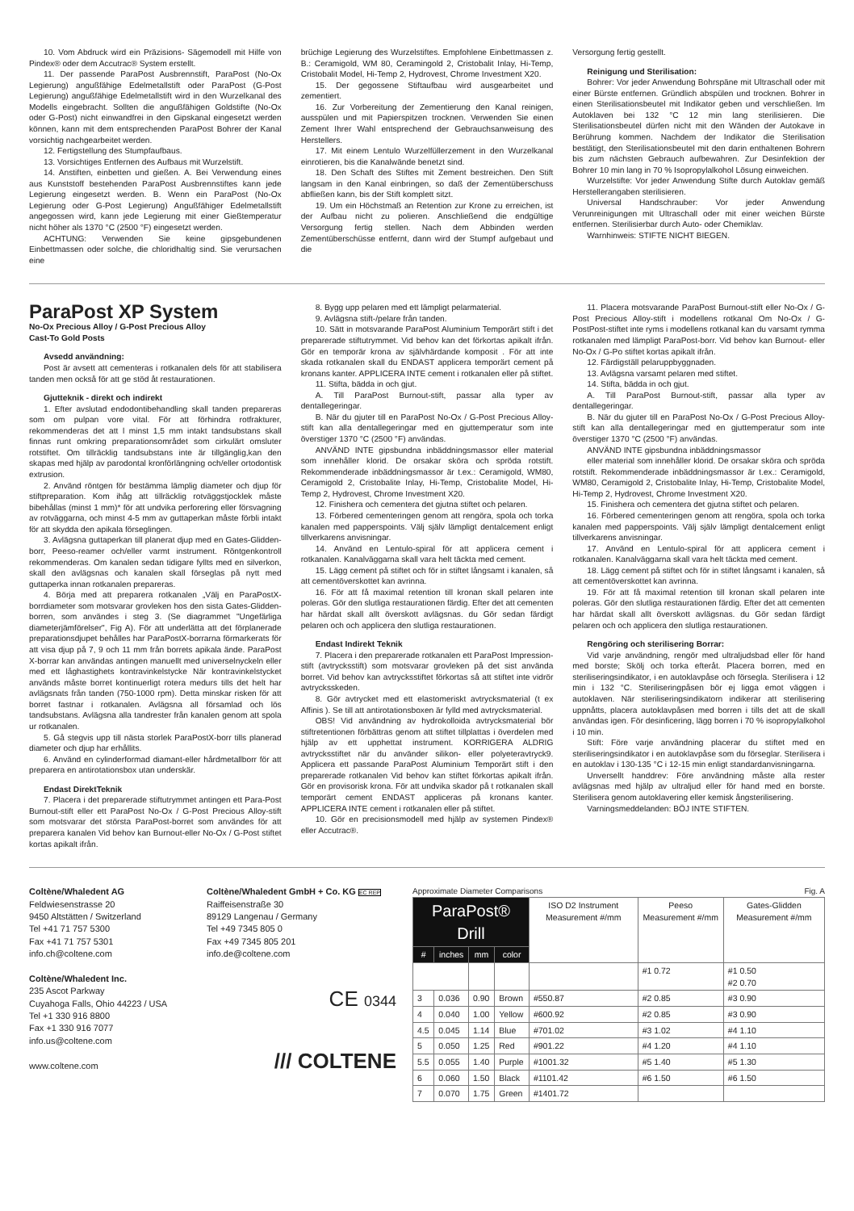10. Vom Abdruck wird ein Präzisions- Sägemodell mit Hilfe von Pindex® oder dem Accutrac® System erstellt.
11. Der passende ParaPost Ausbrennstift, ParaPost (No-Ox Legierung) angußfähige Edelmetallstift oder ParaPost (G-Post Legierung) angußfähige Edelmetallstift wird in den Wurzelkanal des Modells eingebracht. Sollten die angußfähigen Goldstifte (No-Ox oder G-Post) nicht einwandfrei in den Gipskanal eingesetzt werden können, kann mit dem entsprechenden ParaPost Bohrer der Kanal vorsichtig nachgearbeitet werden.
12. Fertigstellung des Stumpfaufbaus.
13. Vorsichtiges Entfernen des Aufbaus mit Wurzelstift.
14. Anstiften, einbetten und gießen. A. Bei Verwendung eines aus Kunststoff bestehenden ParaPost Ausbrennstiftes kann jede Legierung eingesetzt werden. B. Wenn ein ParaPost (No-Ox Legierung oder G-Post Legierung) Angußfähiger Edelmetallstift angegossen wird, kann jede Legierung mit einer Gießtemperatur nicht höher als 1370 °C (2500 °F) eingesetzt werden.
ACHTUNG: Verwenden Sie keine gipsgebundenen Einbettmassen oder solche, die chloridhaltig sind. Sie verursachen eine
brüchige Legierung des Wurzelstiftes. Empfohlene Einbettmassen z. B.: Ceramigold, WM 80, Ceramingold 2, Cristobalit Inlay, Hi-Temp, Cristobalit Model, Hi-Temp 2, Hydrovest, Chrome Investment X20.
15. Der gegossene Stiftaufbau wird ausgearbeitet und zementiert.
16. Zur Vorbereitung der Zementierung den Kanal reinigen, ausspülen und mit Papierspitzen trocknen. Verwenden Sie einen Zement Ihrer Wahl entsprechend der Gebrauchsanweisung des Herstellers.
17. Mit einem Lentulo Wurzelfüllerzement in den Wurzelkanal einrotieren, bis die Kanalwände benetzt sind.
18. Den Schaft des Stiftes mit Zement bestreichen. Den Stift langsam in den Kanal einbringen, so daß der Zementüberschuss abfließen kann, bis der Stift komplett sitzt.
19. Um ein Höchstmaß an Retention zur Krone zu erreichen, ist der Aufbau nicht zu polieren. Anschließend die endgültige Versorgung fertig stellen. Nach dem Abbinden werden Zementüberschüsse entfernt, dann wird der Stumpf aufgebaut und die
Versorgung fertig gestellt.
Reinigung und Sterilisation:
Bohrer: Vor jeder Anwendung Bohrspäne mit Ultraschall oder mit einer Bürste entfernen. Gründlich abspülen und trocknen. Bohrer in einen Sterilisationsbeutel mit Indikator geben und verschließen. Im Autoklaven bei 132 °C 12 min lang sterilisieren. Die Sterilisationsbeutel dürfen nicht mit den Wänden der Autokave in Berührung kommen. Nachdem der Indikator die Sterilisation bestätigt, den Sterilisationsbeutel mit den darin enthaltenen Bohrern bis zum nächsten Gebrauch aufbewahren. Zur Desinfektion der Bohrer 10 min lang in 70 % Isopropylalkohol Lösung einweichen.
Wurzelstifte: Vor jeder Anwendung Stifte durch Autoklav gemäß Herstellerangaben sterilisieren.
Universal Handschrauber: Vor jeder Anwendung Verunreinigungen mit Ultraschall oder mit einer weichen Bürste entfernen. Sterilisierbar durch Auto- oder Chemiklav.
Warnhinweis: STIFTE NICHT BIEGEN.
ParaPost XP System
No-Ox Precious Alloy / G-Post Precious Alloy
Cast-To Gold Posts
Avsedd användning:
Post är avsett att cementeras i rotkanalen dels för att stabilisera tanden men också för att ge stöd åt restaurationen.
Gjutteknik - direkt och indirekt
1. Efter avslutad endodontibehandling skall tanden prepareras som om pulpan vore vital. För att förhindra rotfrakturer, rekommenderas det att l minst 1,5 mm intakt tandsubstans skall finnas runt omkring preparationsområdet som cirkulärt omsluter rotstiftet. Om tillräcklig tandsubstans inte är tillgänglig,kan den skapas med hjälp av parodontal kronförlängning och/eller ortodontisk extrusion.
2. Använd röntgen för bestämma lämplig diameter och djup för stiftpreparation. Kom ihåg att tillräcklig rotväggstjocklek måste bibehållas (minst 1 mm)* för att undvika perforering eller försvagning av rotväggarna, och minst 4-5 mm av guttaperkan måste förbli intakt för att skydda den apikala förseglingen.
3. Avlägsna guttaperkan till planerat djup med en Gates-Glidden-borr, Peeso-reamer och/eller varmt instrument. Röntgenkontroll rekommenderas. Om kanalen sedan tidigare fyllts med en silverkon, skall den avlägsnas och kanalen skall förseglas på nytt med guttaperka innan rotkanalen prepareras.
4. Börja med att preparera rotkanalen „Välj en ParaPostX-borrdiameter som motsvarar grovleken hos den sista Gates-Glidden-borren, som användes i steg 3. (Se diagrammet "Ungefärliga diameterjämförelser", Fig A). För att underlätta att det förplanerade preparationsdjupet behålles har ParaPostX-borrarna förmarkerats för att visa djup på 7, 9 och 11 mm från borrets apikala ände. ParaPost X-borrar kan användas antingen manuellt med universelnyckeln eller med ett låghastighets kontravinkelstycke När kontravinkelstycket används måste borret kontinuerligt rotera medurs tills det helt har avlägsnats från tanden (750-1000 rpm). Detta minskar risken för att borret fastnar i rotkanalen. Avlägsna all församlad och lös tandsubstans. Avlägsna alla tandrester från kanalen genom att spola ur rotkanalen.
5. Gå stegvis upp till nästa storlek ParaPostX-borr tills planerad diameter och djup har erhållits.
6. Använd en cylinderformad diamant-eller hårdmetallborr för att preparera en antirotationsbox utan underskär.
Endast DirektTeknik
7. Placera i det preparerade stiftutrymmet antingen ett Para-Post Burnout-stift eller ett ParaPost No-Ox / G-Post Precious Alloy-stift som motsvarar det största ParaPost-borret som användes för att preparera kanalen Vid behov kan Burnout-eller No-Ox / G-Post stiftet kortas apikalt ifrån.
8. Bygg upp pelaren med ett lämpligt pelarmaterial.
9. Avlägsna stift-/pelare från tanden.
10. Sätt in motsvarande ParaPost Aluminium Temporärt stift i det preparerade stiftutrymmet. Vid behov kan det förkortas apikalt ifrån. Gör en temporär krona av självhärdande komposit . För att inte skada rotkanalen skall du ENDAST applicera temporärt cement på kronans kanter. APPLICERA INTE cement i rotkanalen eller på stiftet.
11. Stifta, bädda in och gjut.
A. Till ParaPost Burnout-stift, passar alla typer av dentallegeringar.
B. När du gjuter till en ParaPost No-Ox / G-Post Precious Alloy-stift kan alla dentallegeringar med en gjuttemperatur som inte överstiger 1370 °C (2500 °F) användas.
ANVÄND INTE gipsbundna inbäddningsmassor eller material som innehåller klorid. De orsakar sköra och spröda rotstift. Rekommenderade inbäddningsmassor är t.ex.: Ceramigold, WM80, Ceramigold 2, Cristobalite Inlay, Hi-Temp, Cristobalite Model, Hi-Temp 2, Hydrovest, Chrome Investment X20.
12. Finishera och cementera det gjutna stiftet och pelaren.
13. Förbered cementeringen genom att rengöra, spola och torka kanalen med papperspoints. Välj själv lämpligt dentalcement enligt tillverkarens anvisningar.
14. Använd en Lentulo-spiral för att applicera cement i rotkanalen. Kanalväggarna skall vara helt täckta med cement.
15. Lägg cement på stiftet och för in stiftet långsamt i kanalen, så att cementöverskottet kan avrinna.
16. För att få maximal retention till kronan skall pelaren inte poleras. Gör den slutliga restaurationen färdig. Efter det att cementen har härdat skall allt överskott avlägsnas. du Gör sedan färdigt pelaren och och applicera den slutliga restaurationen.
Endast Indirekt Teknik
7. Placera i den preparerade rotkanalen ett ParaPost Impression-stift (avtrycksstift) som motsvarar grovleken på det sist använda borret. Vid behov kan avtrycksstiftet förkortas så att stiftet inte vidrör avtrycksskeden.
8. Gör avtrycket med ett elastomeriskt avtrycksmaterial (t ex Affinis ). Se till att antirotationsboxen är fylld med avtrycksmaterial.
OBS! Vid användning av hydrokolloida avtrycksmaterial bör stiftretentionen förbättras genom att stiftet tillplattas i överdelen med hjälp av ett upphettat instrument. KORRIGERA ALDRIG avtrycksstiftet när du använder silikon- eller polyeteravtryck9. Applicera ett passande ParaPost Aluminium Temporärt stift i den preparerade rotkanalen Vid behov kan stiftet förkortas apikalt ifrån. Gör en provisorisk krona. För att undvika skador på t rotkanalen skall temporärt cement ENDAST appliceras på kronans kanter. APPLICERA INTE cement i rotkanalen eller på stiftet.
10. Gör en precisionsmodell med hjälp av systemen Pindex® eller Accutrac®.
11. Placera motsvarande ParaPost Burnout-stift eller No-Ox / G-Post Precious Alloy-stift i modellens rotkanal Om No-Ox / G-PostPost-stiftet inte ryms i modellens rotkanal kan du varsamt rymma rotkanalen med lämpligt ParaPost-borr. Vid behov kan Burnout- eller No-Ox / G-Po stiftet kortas apikalt ifrån.
12. Färdigställ pelaruppbyggnaden.
13. Avlägsna varsamt pelaren med stiftet.
14. Stifta, bädda in och gjut.
A. Till ParaPost Burnout-stift, passar alla typer av dentallegeringar.
B. När du gjuter till en ParaPost No-Ox / G-Post Precious Alloy-stift kan alla dentallegeringar med en gjuttemperatur som inte överstiger 1370 °C (2500 °F) användas.
ANVÄND INTE gipsbundna inbäddningsmassor
eller material som innehåller klorid. De orsakar sköra och spröda rotstift. Rekommenderade inbäddningsmassor är t.ex.: Ceramigold, WM80, Ceramigold 2, Cristobalite Inlay, Hi-Temp, Cristobalite Model, Hi-Temp 2, Hydrovest, Chrome Investment X20.
15. Finishera och cementera det gjutna stiftet och pelaren.
16. Förbered cementeringen genom att rengöra, spola och torka kanalen med papperspoints. Välj själv lämpligt dentalcement enligt tillverkarens anvisningar.
17. Använd en Lentulo-spiral för att applicera cement i rotkanalen. Kanalväggarna skall vara helt täckta med cement.
18. Lägg cement på stiftet och för in stiftet långsamt i kanalen, så att cementöverskottet kan avrinna.
19. För att få maximal retention till kronan skall pelaren inte poleras. Gör den slutliga restaurationen färdig. Efter det att cementen har härdat skall allt överskott avlägsnas. du Gör sedan färdigt pelaren och och applicera den slutliga restaurationen.
Rengöring och sterilisering Borrar:
Vid varje användning, rengör med ultraljudsbad eller för hand med borste; Skölj och torka efteråt. Placera borren, med en steriliseringsindikator, i en autoklavpåse och försegla. Sterilisera i 12 min i 132 °C. Steriliseringpåsen bör ej ligga emot väggen i autoklaven. När steriliseringsindikatorn indikerar att sterilisering uppnåtts, placera autoklavpåsen med borren i tills det att de skall användas igen. För desinficering, lägg borren i 70 % isopropylalkohol i 10 min.
Stift: Före varje användning placerar du stiftet med en steriliseringsindikator i en autoklavpåse som du förseglar. Sterilisera i en autoklav i 130-135 °C i 12-15 min enligt standardanvisningarna.
Unversellt handdrev: Före användning måste alla rester avlägsnas med hjälp av ultraljud eller för hand med en borste. Sterilisera genom autoklavering eller kemisk ångsterilisering.
Varningsmeddelanden: BÖJ INTE STIFTEN.
Coltène/Whaledent AG
Feldwiesenstrasse 20
9450 Altstätten / Switzerland
Tel +41 71 757 5300
Fax +41 71 757 5301
info.ch@coltene.com
Coltène/Whaledent Inc.
235 Ascot Parkway
Cuyahoga Falls, Ohio 44223 / USA
Tel +1 330 916 8800
Fax +1 330 916 7077
info.us@coltene.com
www.coltene.com
Coltène/Whaledent GmbH + Co. KG EC REP
Raiffeisenstraße 30
89129 Langenau / Germany
Tel +49 7345 805 0
Fax +49 7345 805 201
info.de@coltene.com
CE 0344
/// COLTENE
Approximate Diameter Comparisons Fig. A
| ParaPost® Drill | | | | ISO D2 Instrument Measurement #/mm | Peeso Measurement #/mm | Gates-Glidden Measurement #/mm |
| --- | --- | --- | --- | --- | --- | --- |
| # | inches | mm | color | | | |
| | | | | | #1 0.72 | #1 0.50 #2 0.70 |
| 3 | 0.036 | 0.90 | Brown | #550.87 | #2 0.85 | #3 0.90 |
| 4 | 0.040 | 1.00 | Yellow | #600.92 | #2 0.85 | #3 0.90 |
| 4.5 | 0.045 | 1.14 | Blue | #701.02 | #3 1.02 | #4 1.10 |
| 5 | 0.050 | 1.25 | Red | #901.22 | #4 1.20 | #4 1.10 |
| 5.5 | 0.055 | 1.40 | Purple | #1001.32 | #5 1.40 | #5 1.30 |
| 6 | 0.060 | 1.50 | Black | #1101.42 | #6 1.50 | #6 1.50 |
| 7 | 0.070 | 1.75 | Green | #1401.72 | | |